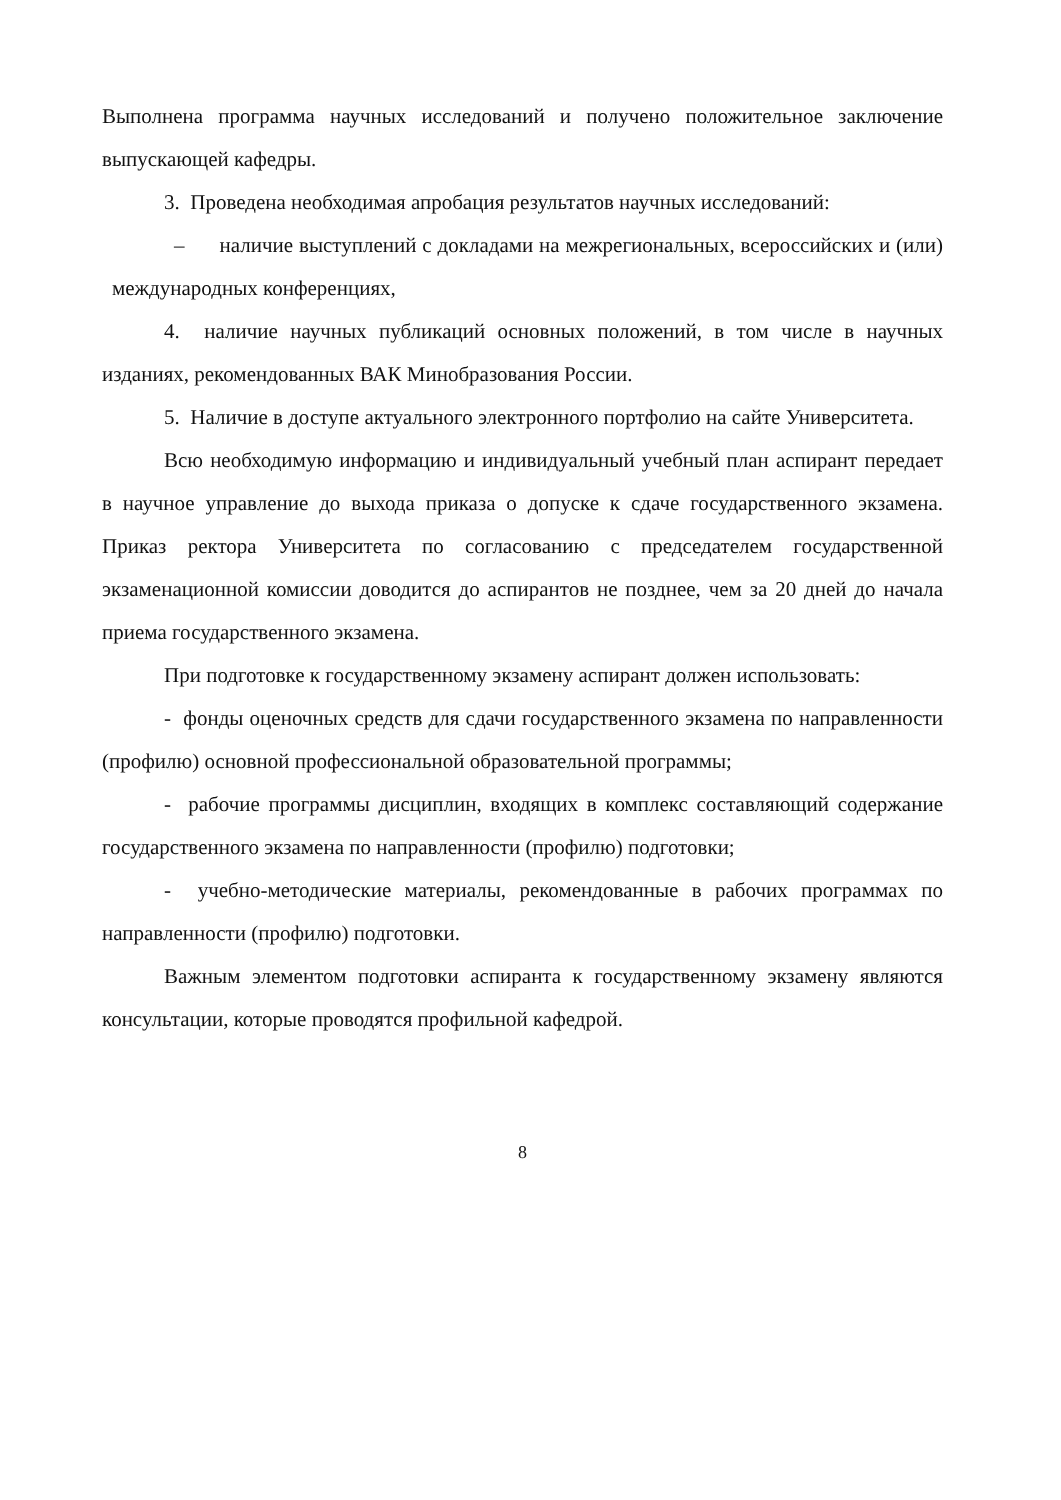Выполнена программа научных исследований и получено положительное заключение выпускающей кафедры.
3. Проведена необходимая апробация результатов научных исследований:
– наличие выступлений с докладами на межрегиональных, всероссийских и (или) международных конференциях,
4. наличие научных публикаций основных положений, в том числе в научных изданиях, рекомендованных ВАК Минобразования России.
5. Наличие в доступе актуального электронного портфолио на сайте Университета.
Всю необходимую информацию и индивидуальный учебный план аспирант передает в научное управление до выхода приказа о допуске к сдаче государственного экзамена. Приказ ректора Университета по согласованию с председателем государственной экзаменационной комиссии доводится до аспирантов не позднее, чем за 20 дней до начала приема государственного экзамена.
При подготовке к государственному экзамену аспирант должен использовать:
- фонды оценочных средств для сдачи государственного экзамена по направленности (профилю) основной профессиональной образовательной программы;
- рабочие программы дисциплин, входящих в комплекс составляющий содержание государственного экзамена по направленности (профилю) подготовки;
- учебно-методические материалы, рекомендованные в рабочих программах по направленности (профилю) подготовки.
Важным элементом подготовки аспиранта к государственному экзамену являются консультации, которые проводятся профильной кафедрой.
8